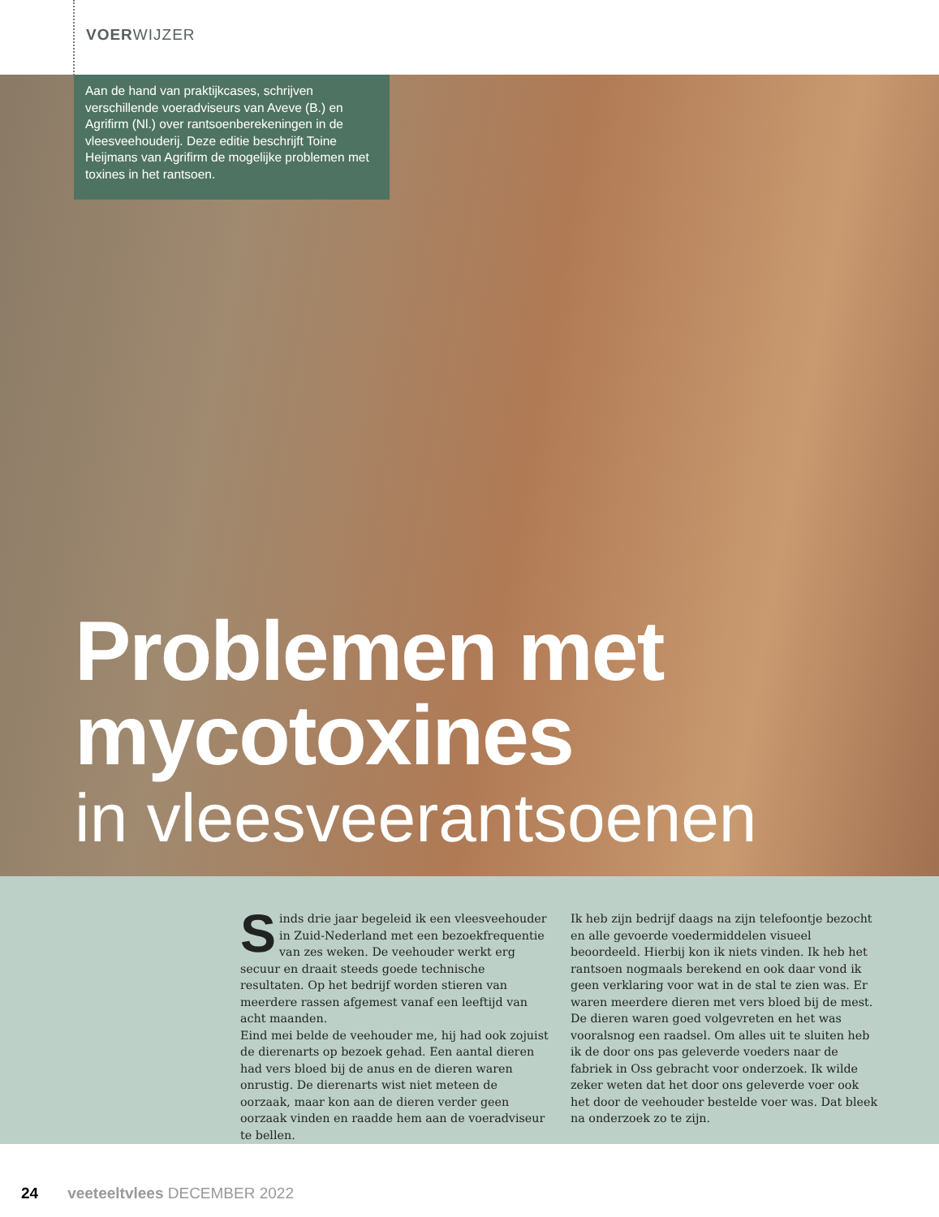VOERWIJZER
Aan de hand van praktijkcases, schrijven verschillende voeradviseurs van Aveve (B.) en Agrifirm (Nl.) over rantsoenberekeningen in de vleesveehouderij. Deze editie beschrijft Toine Heijmans van Agrifirm de mogelijke problemen met toxines in het rantsoen.
Problemen met
mycotoxines
in vleesveerantsoenen
Sinds drie jaar begeleid ik een vleesveehouder in Zuid-Nederland met een bezoekfrequentie van zes weken. De veehouder werkt erg secuur en draait steeds goede technische resultaten. Op het bedrijf worden stieren van meerdere rassen afgemest vanaf een leeftijd van acht maanden.
Eind mei belde de veehouder me, hij had ook zojuist de dierenarts op bezoek gehad. Een aantal dieren had vers bloed bij de anus en de dieren waren onrustig. De dierenarts wist niet meteen de oorzaak, maar kon aan de dieren verder geen oorzaak vinden en raadde hem aan de voeradviseur te bellen.
Ik heb zijn bedrijf daags na zijn telefoontje bezocht en alle gevoerde voedermiddelen visueel beoordeeld. Hierbij kon ik niets vinden. Ik heb het rantsoen nogmaals berekend en ook daar vond ik geen verklaring voor wat in de stal te zien was. Er waren meerdere dieren met vers bloed bij de mest. De dieren waren goed volgevreten en het was vooralsnog een raadsel. Om alles uit te sluiten heb ik de door ons pas geleverde voeders naar de fabriek in Oss gebracht voor onderzoek. Ik wilde zeker weten dat het door ons geleverde voer ook het door de veehouder bestelde voer was. Dat bleek na onderzoek zo te zijn.
24 veeteeltvlees DECEMBER 2022